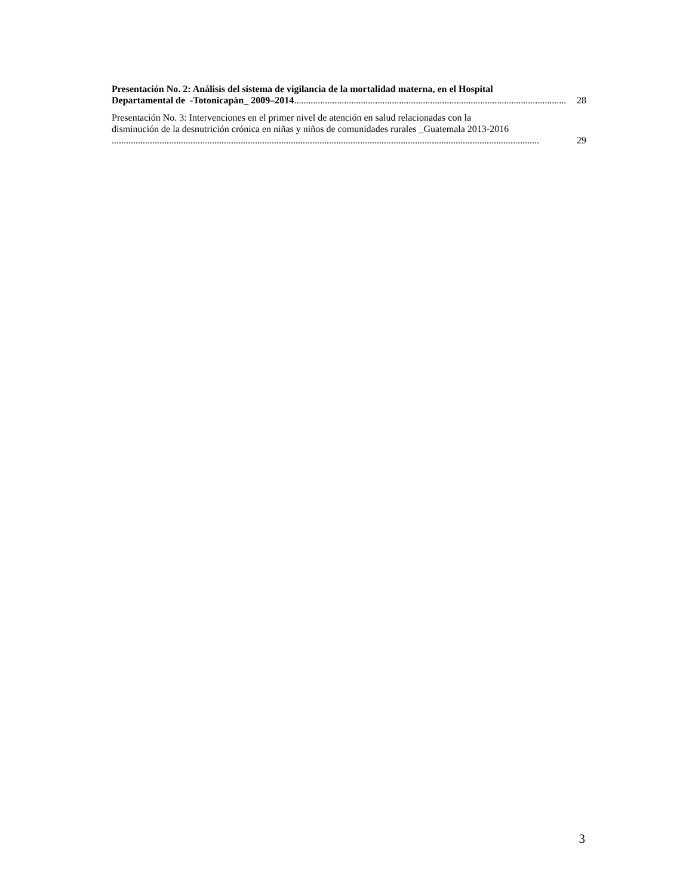Presentación No. 2: Análisis del sistema de vigilancia de la mortalidad materna, en el Hospital
Departamental de -Totonicapán_ 2009–2014.................................................................................................................. 28
Presentación No. 3: Intervenciones en el primer nivel de atención en salud relacionadas con la
disminución de la desnutrición crónica en niñas y niños de comunidades rurales _Guatemala 2013-2016
................................................................................................................................................................................... 29
3